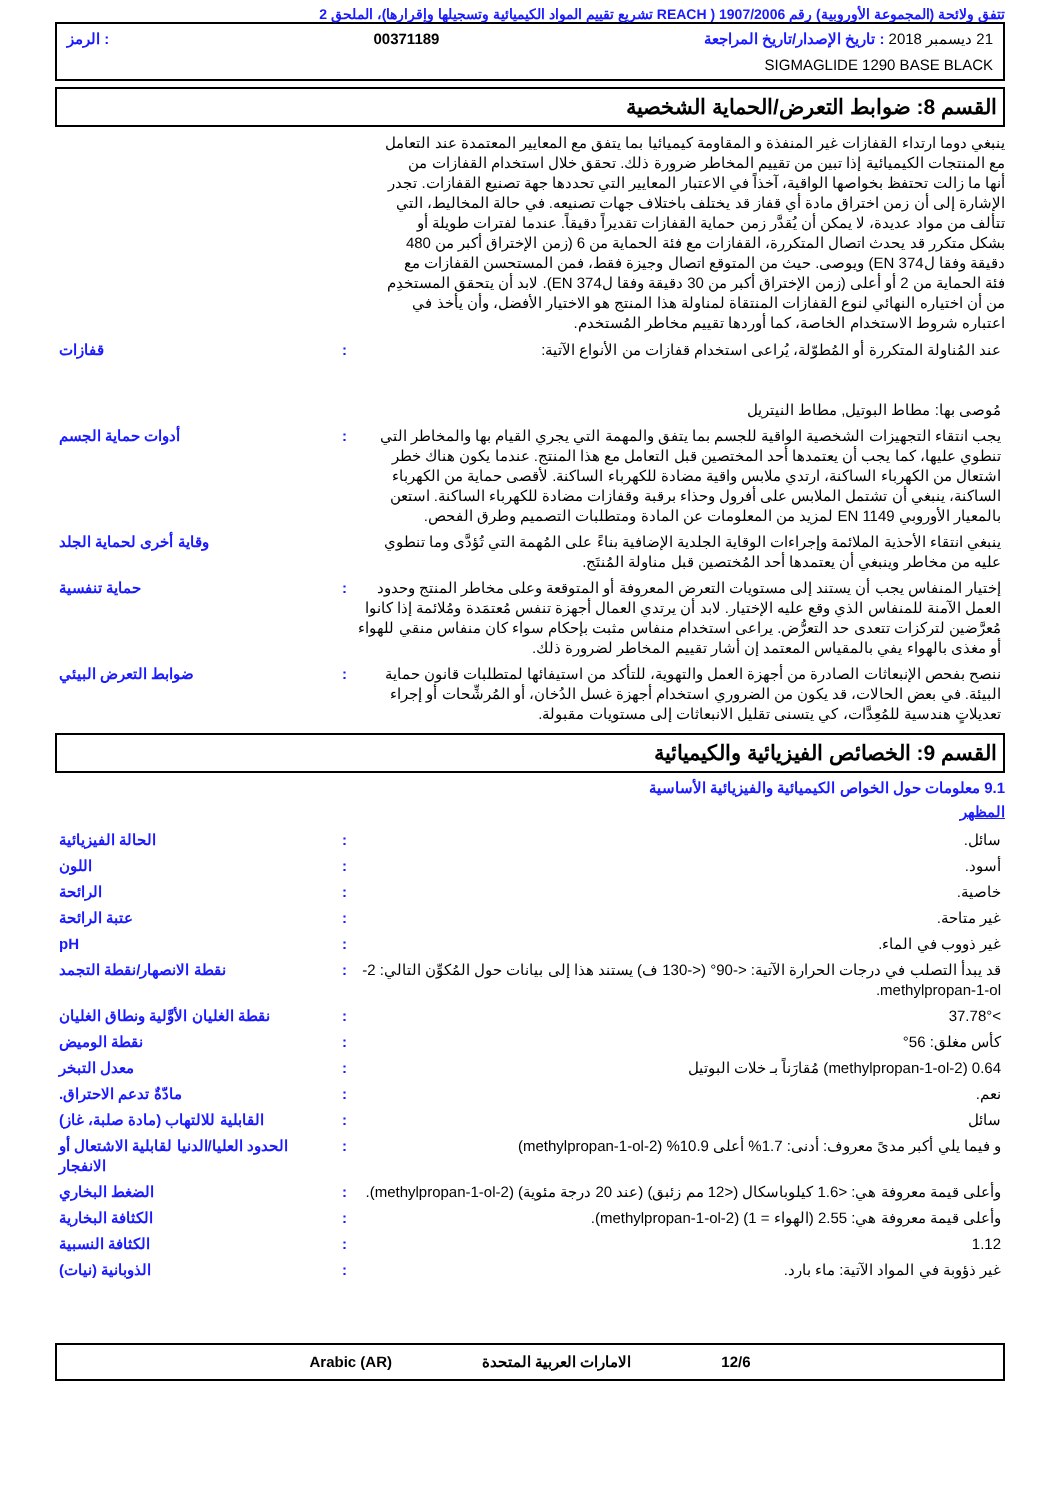تتفق ولائحة (المجموعة الأوروبية) رقم 1907/2006 ( REACH تشريع تقييم المواد الكيميائية وتسجيلها وإقرارها)، الملحق 2
21 ديسمبر 2018 : تاريخ الإصدار/تاريخ المراجعة 00371189: الرمز
SIGMAGLIDE 1290 BASE BLACK
القسم 8: ضوابط التعرض/الحماية الشخصية
ينبغي دوما ارتداء القفازات غير المنفذة و المقاومة كيميائيا بما يتفق مع المعايير المعتمدة عند التعامل مع المنتجات الكيميائية إذا تبين من تقييم المخاطر ضرورة ذلك. تحقق خلال استخدام القفازات من أنها ما زالت تحتفظ بخواصها الواقية، آخذاً في الاعتبار المعايير التي تحددها جهة تصنيع القفازات. تجدر الإشارة إلى أن زمن اختراق مادة أي قفاز قد يختلف باختلاف جهات تصنيعه. في حالة المخاليط، التي تتألف من مواد عديدة، لا يمكن أن يُقدَّر زمن حماية القفازات تقديراً دقيقاً. عندما لفترات طويلة أو بشكل متكرر قد يحدث اتصال المتكررة، القفازات مع فئة الحماية من 6 (زمن الإختراق أكبر من 480 دقيقة وفقا لEN 374) ويوصى. حيث من المتوقع اتصال وجيزة فقط، فمن المستحسن القفازات مع فئة الحماية من 2 أو أعلى (زمن الإختراق أكبر من 30 دقيقة وفقا لEN 374). لابد أن يتحقق المستخدِم من أن اختياره النهائي لنوع القفازات المنتقاة لمناولة هذا المنتج هو الاختيار الأفضل، وأن يأخذ في اعتباره شروط الاستخدام الخاصة، كما أوردها تقييم مخاطر المُستخدم.
| عند المُناولة المتكررة أو المُطوّلة، يُراعى استخدام قفازات من الأنواع الآتية: مُوصى بها: مطاط البوتيل, مطاط النيتريل | : | قفازات |
| يجب انتقاء التجهيزات الشخصية الواقية للجسم بما يتفق والمهمة التي يجري القيام بها والمخاطر التي تنطوي عليها، كما يجب أن يعتمدها أحد المختصين قبل التعامل مع هذا المنتج. عندما يكون هناك خطر اشتعال من الكهرباء الساكنة، ارتدي ملابس واقية مضادة للكهرباء الساكنة. لأقصى حماية من الكهرباء الساكنة، ينبغي أن تشتمل الملابس على أفرول وحذاء برقبة وقفازات مضادة للكهرباء الساكنة. استعن بالمعيار الأوروبي EN 1149 لمزيد من المعلومات عن المادة ومتطلبات التصميم وطرق الفحص. | : | أدوات حماية الجسم |
| ينبغي انتقاء الأحذية الملائمة وإجراءات الوقاية الجلدية الإضافية بناءً على المُهمة التي تُؤدَّى وما تنطوي عليه من مخاطر وينبغي أن يعتمدها أحد المُختصين قبل مناولة المُنتَج. | | وقاية أخرى لحماية الجلد |
| إختيار المنفاس يجب أن يستند إلى مستويات التعرض المعروفة أو المتوقعة وعلى مخاطر المنتج وحدود العمل الآمنة للمنفاس الذي وقع عليه الإختيار. لابد أن يرتدي العمال أجهزة تنفس مُعتمَدة ومُلائمة إذا كانوا مُعرَّضين لتركزات تتعدى حد التعرُّض. يراعى استخدام منفاس مثبت بإحكام سواء كان منفاس منقي للهواء أو مغذى بالهواء يفي بالمقياس المعتمد إن أشار تقييم المخاطر لضرورة ذلك. | : | حماية تنفسية |
| ننصح بفحص الإنبعاثات الصادرة من أجهزة العمل والتهوية، للتأكد من استيفائها لمتطلبات قانون حماية البيئة. في بعض الحالات، قد يكون من الضروري استخدام أجهزة غسل الدُخان، أو المُرشِّحات أو إجراء تعديلاتٍ هندسية للمُعِدَّات، كي يتسنى تقليل الانبعاثات إلى مستويات مقبولة. | : | ضوابط التعرض البيئي |
القسم 9: الخصائص الفيزيائية والكيميائية
9.1 معلومات حول الخواص الكيميائية والفيزيائية الأساسية
المظهر
| سائل. | : | الحالة الفيزيائية |
| أسود. | : | اللون |
| خاصية. | : | الرائحة |
| غير متاحة. | : | عتبة الرائحة |
| غير ذووب في الماء. | : | pH |
| قد يبدأ التصلب في درجات الحرارة الآتية: <-90° (<-130 ف) يستند هذا إلى بيانات حول المُكوِّن التالي: 2-methylpropan-1-ol. | : | نقطة الانصهار/نقطة التجمد |
| >37.78° | : | نقطة الغليان الأوَّلية ونطاق الغليان |
| كأس مغلق: 56° | : | نقطة الوميض |
| 0.64 (2-methylpropan-1-ol) مُقارَناً بـ خلات البوتيل | : | معدل التبخر |
| نعم. | : | مادّةٌ تدعم الاحتراق. |
| سائل | : | القابلية للالتهاب (مادة صلبة، غاز) |
| و فيما يلي أكبر مدىً معروف: أدنى: 1.7% أعلى 10.9% (2-methylpropan-1-ol) | : | الحدود العليا/الدنيا لقابلية الاشتعال أو الانفجار |
| وأعلى قيمة معروفة هي: <1.6 كيلوباسكال (<12 مم زئبق) (عند 20 درجة مئوية) (2-methylpropan-1-ol). | : | الضغط البخاري |
| وأعلى قيمة معروفة هي: 2.55 (الهواء = 1) (2-methylpropan-1-ol). | : | الكثافة البخارية |
| 1.12 | : | الكثافة النسبية |
| غير ذؤوبة في المواد الآتية: ماء بارد. | : | الذوبانية (نيات) |
12/6 الامارات العربية المتحدة Arabic (AR)